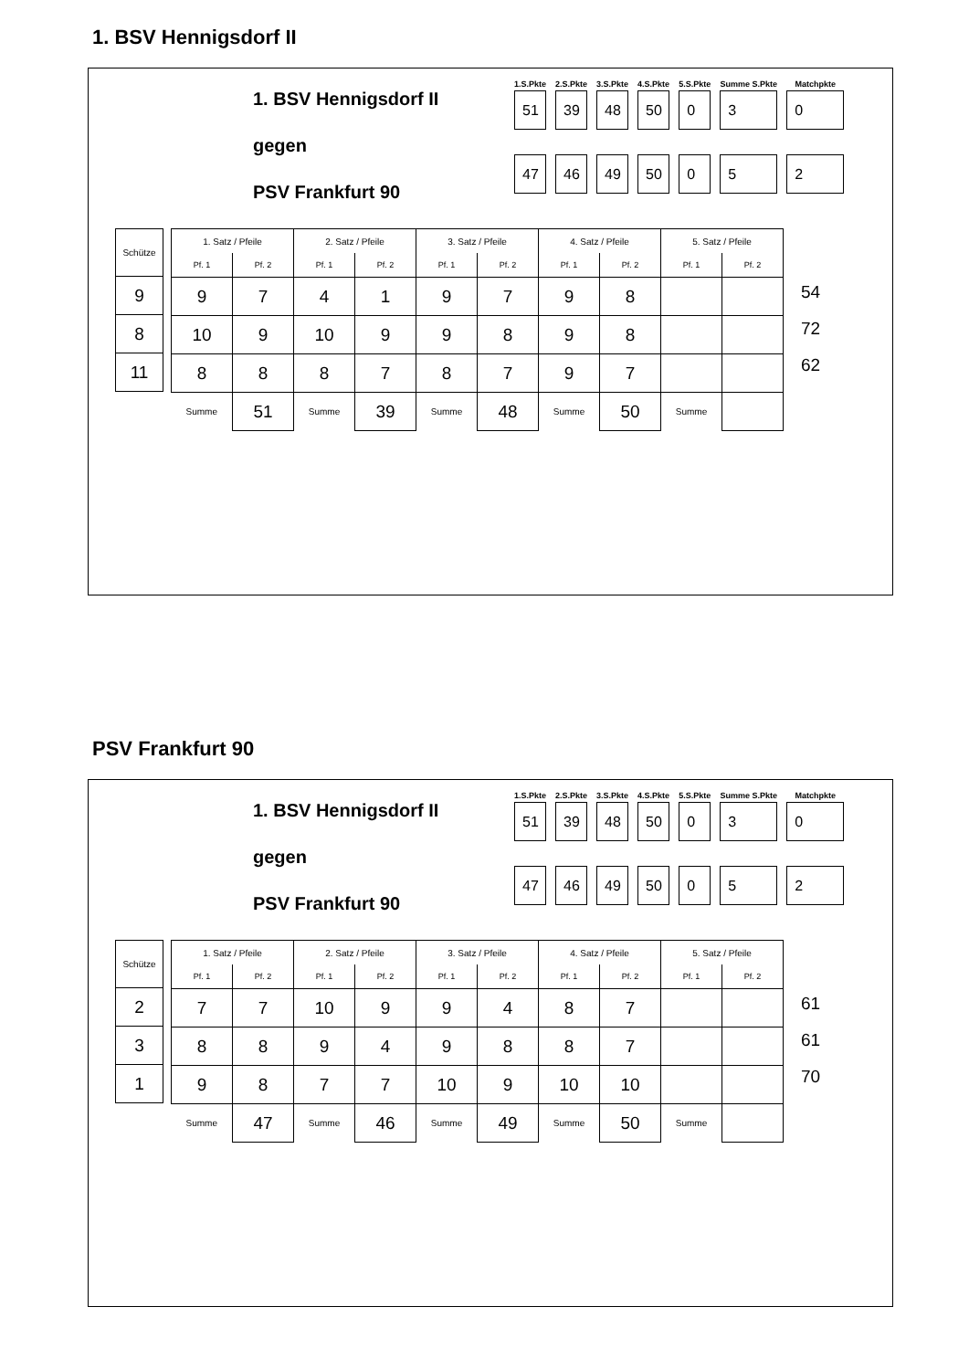1. BSV Hennigsdorf II
1. BSV Hennigsdorf II
gegen
PSV Frankfurt 90
| 1.S.Pkte | 2.S.Pkte | 3.S.Pkte | 4.S.Pkte | 5.S.Pkte | Summe S.Pkte | Matchpkte |
| --- | --- | --- | --- | --- | --- | --- |
| 51 | 39 | 48 | 50 | 0 | 3 | 0 |
| 47 | 46 | 49 | 50 | 0 | 5 | 2 |
| Schütze |
| 9 |
| 8 |
| 11 |
| 1. Satz / Pfeile | | 2. Satz / Pfeile | | 3. Satz / Pfeile | | 4. Satz / Pfeile | | 5. Satz / Pfeile | |
| --- | --- | --- | --- | --- | --- | --- | --- | --- | --- |
| Pf. 1 | Pf. 2 | Pf. 1 | Pf. 2 | Pf. 1 | Pf. 2 | Pf. 1 | Pf. 2 | Pf. 1 | Pf. 2 |
| 9 | 7 | 4 | 1 | 9 | 7 | 9 | 8 | | |
| 10 | 9 | 10 | 9 | 9 | 8 | 9 | 8 | | |
| 8 | 8 | 8 | 7 | 8 | 7 | 9 | 7 | | |
| Summe | 51 | Summe | 39 | Summe | 48 | Summe | 50 | Summe | |
54
72
62
PSV Frankfurt 90
1. BSV Hennigsdorf II
gegen
PSV Frankfurt 90
| 1.S.Pkte | 2.S.Pkte | 3.S.Pkte | 4.S.Pkte | 5.S.Pkte | Summe S.Pkte | Matchpkte |
| --- | --- | --- | --- | --- | --- | --- |
| 51 | 39 | 48 | 50 | 0 | 3 | 0 |
| 47 | 46 | 49 | 50 | 0 | 5 | 2 |
| Schütze |
| 2 |
| 3 |
| 1 |
| 1. Satz / Pfeile | | 2. Satz / Pfeile | | 3. Satz / Pfeile | | 4. Satz / Pfeile | | 5. Satz / Pfeile | |
| --- | --- | --- | --- | --- | --- | --- | --- | --- | --- |
| Pf. 1 | Pf. 2 | Pf. 1 | Pf. 2 | Pf. 1 | Pf. 2 | Pf. 1 | Pf. 2 | Pf. 1 | Pf. 2 |
| 7 | 7 | 10 | 9 | 9 | 4 | 8 | 7 | | |
| 8 | 8 | 9 | 4 | 9 | 8 | 8 | 7 | | |
| 9 | 8 | 7 | 7 | 10 | 9 | 10 | 10 | | |
| Summe | 47 | Summe | 46 | Summe | 49 | Summe | 50 | Summe | |
61
61
70